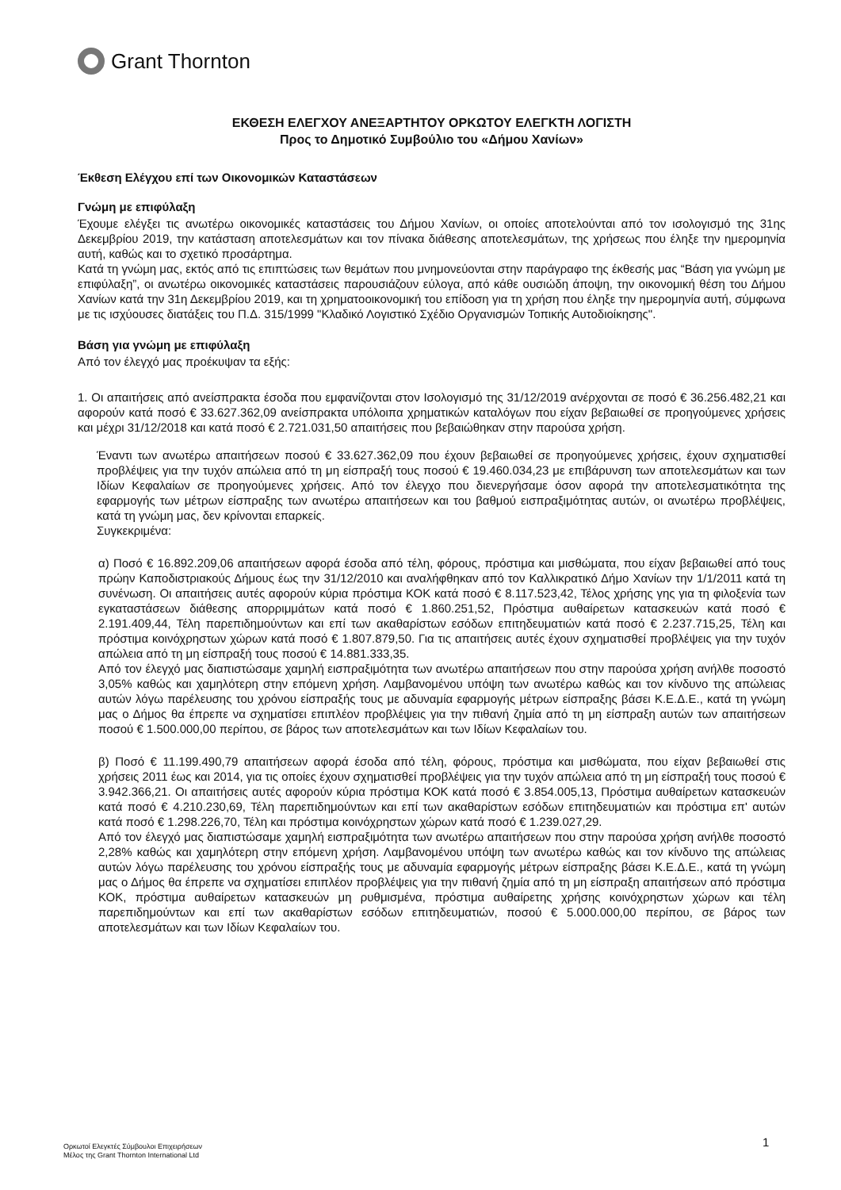Grant Thornton
ΕΚΘΕΣΗ ΕΛΕΓΧΟΥ ΑΝΕΞΑΡΤΗΤΟΥ ΟΡΚΩΤΟΥ ΕΛΕΓΚΤΗ ΛΟΓΙΣΤΗ
Προς το Δημοτικό Συμβούλιο του «Δήμου Χανίων»
Έκθεση Ελέγχου επί των Οικονομικών Καταστάσεων
Γνώμη με επιφύλαξη
Έχουμε ελέγξει τις ανωτέρω οικονομικές καταστάσεις του Δήμου Χανίων, οι οποίες αποτελούνται από τον ισολογισμό της 31ης Δεκεμβρίου 2019, την κατάσταση αποτελεσμάτων και τον πίνακα διάθεσης αποτελεσμάτων, της χρήσεως που έληξε την ημερομηνία αυτή, καθώς και το σχετικό προσάρτημα.
Κατά τη γνώμη μας, εκτός από τις επιπτώσεις των θεμάτων που μνημονεύονται στην παράγραφο της έκθεσής μας “Βάση για γνώμη με επιφύλαξη”, οι ανωτέρω οικονομικές καταστάσεις παρουσιάζουν εύλογα, από κάθε ουσιώδη άποψη, την οικονομική θέση του Δήμου Χανίων κατά την 31η Δεκεμβρίου 2019, και τη χρηματοοικονομική του επίδοση για τη χρήση που έληξε την ημερομηνία αυτή, σύμφωνα με τις ισχύουσες διατάξεις του Π.Δ. 315/1999 "Κλαδικό Λογιστικό Σχέδιο Οργανισμών Τοπικής Αυτοδιοίκησης".
Βάση για γνώμη με επιφύλαξη
Από τον έλεγχό μας προέκυψαν τα εξής:
1. Οι απαιτήσεις από ανείσπρακτα έσοδα που εμφανίζονται στον Ισολογισμό της 31/12/2019 ανέρχονται σε ποσό € 36.256.482,21 και αφορούν κατά ποσό € 33.627.362,09 ανείσπρακτα υπόλοιπα χρηματικών καταλόγων που είχαν βεβαιωθεί σε προηγούμενες χρήσεις και μέχρι 31/12/2018 και κατά ποσό € 2.721.031,50 απαιτήσεις που βεβαιώθηκαν στην παρούσα χρήση.
Έναντι των ανωτέρω απαιτήσεων ποσού € 33.627.362,09 που έχουν βεβαιωθεί σε προηγούμενες χρήσεις, έχουν σχηματισθεί προβλέψεις για την τυχόν απώλεια από τη μη είσπραξή τους ποσού € 19.460.034,23 με επιβάρυνση των αποτελεσμάτων και των Ιδίων Κεφαλαίων σε προηγούμενες χρήσεις. Από τον έλεγχο που διενεργήσαμε όσον αφορά την αποτελεσματικότητα της εφαρμογής των μέτρων είσπραξης των ανωτέρω απαιτήσεων και του βαθμού εισπραξιμότητας αυτών, οι ανωτέρω προβλέψεις, κατά τη γνώμη μας, δεν κρίνονται επαρκείς.
Συγκεκριμένα:
α) Ποσό € 16.892.209,06 απαιτήσεων αφορά έσοδα από τέλη, φόρους, πρόστιμα και μισθώματα, που είχαν βεβαιωθεί από τους πρώην Καποδιστριακούς Δήμους έως την 31/12/2010 και αναλήφθηκαν από τον Καλλικρατικό Δήμο Χανίων την 1/1/2011 κατά τη συνένωση. Οι απαιτήσεις αυτές αφορούν κύρια πρόστιμα ΚΟΚ κατά ποσό € 8.117.523,42, Τέλος χρήσης γης για τη φιλοξενία των εγκαταστάσεων διάθεσης απορριμμάτων κατά ποσό € 1.860.251,52, Πρόστιμα αυθαίρετων κατασκευών κατά ποσό € 2.191.409,44, Τέλη παρεπιδημούντων και επί των ακαθαρίστων εσόδων επιτηδευματιών κατά ποσό € 2.237.715,25, Τέλη και πρόστιμα κοινόχρηστων χώρων κατά ποσό € 1.807.879,50. Για τις απαιτήσεις αυτές έχουν σχηματισθεί προβλέψεις για την τυχόν απώλεια από τη μη είσπραξή τους ποσού € 14.881.333,35.
Από τον έλεγχό μας διαπιστώσαμε χαμηλή εισπραξιμότητα των ανωτέρω απαιτήσεων που στην παρούσα χρήση ανήλθε ποσοστό 3,05% καθώς και χαμηλότερη στην επόμενη χρήση. Λαμβανομένου υπόψη των ανωτέρω καθώς και τον κίνδυνο της απώλειας αυτών λόγω παρέλευσης του χρόνου είσπραξής τους με αδυναμία εφαρμογής μέτρων είσπραξης βάσει Κ.Ε.Δ.Ε., κατά τη γνώμη μας ο Δήμος θα έπρεπε να σχηματίσει επιπλέον προβλέψεις για την πιθανή ζημία από τη μη είσπραξη αυτών των απαιτήσεων ποσού € 1.500.000,00 περίπου, σε βάρος των αποτελεσμάτων και των Ιδίων Κεφαλαίων του.
β) Ποσό € 11.199.490,79 απαιτήσεων αφορά έσοδα από τέλη, φόρους, πρόστιμα και μισθώματα, που είχαν βεβαιωθεί στις χρήσεις 2011 έως και 2014, για τις οποίες έχουν σχηματισθεί προβλέψεις για την τυχόν απώλεια από τη μη είσπραξή τους ποσού € 3.942.366,21. Οι απαιτήσεις αυτές αφορούν κύρια πρόστιμα ΚΟΚ κατά ποσό € 3.854.005,13, Πρόστιμα αυθαίρετων κατασκευών κατά ποσό € 4.210.230,69, Τέλη παρεπιδημούντων και επί των ακαθαρίστων εσόδων επιτηδευματιών και πρόστιμα επ' αυτών κατά ποσό € 1.298.226,70, Τέλη και πρόστιμα κοινόχρηστων χώρων κατά ποσό € 1.239.027,29.
Από τον έλεγχό μας διαπιστώσαμε χαμηλή εισπραξιμότητα των ανωτέρω απαιτήσεων που στην παρούσα χρήση ανήλθε ποσοστό 2,28% καθώς και χαμηλότερη στην επόμενη χρήση. Λαμβανομένου υπόψη των ανωτέρω καθώς και τον κίνδυνο της απώλειας αυτών λόγω παρέλευσης του χρόνου είσπραξής τους με αδυναμία εφαρμογής μέτρων είσπραξης βάσει Κ.Ε.Δ.Ε., κατά τη γνώμη μας ο Δήμος θα έπρεπε να σχηματίσει επιπλέον προβλέψεις για την πιθανή ζημία από τη μη είσπραξη απαιτήσεων από πρόστιμα ΚΟΚ, πρόστιμα αυθαίρετων κατασκευών μη ρυθμισμένα, πρόστιμα αυθαίρετης χρήσης κοινόχρηστων χώρων και τέλη παρεπιδημούντων και επί των ακαθαρίστων εσόδων επιτηδευματιών, ποσού € 5.000.000,00 περίπου, σε βάρος των αποτελεσμάτων και των Ιδίων Κεφαλαίων του.
1
Ορκωτοί Ελεγκτές Σύμβουλοι Επιχειρήσεων
Μέλος της Grant Thornton International Ltd